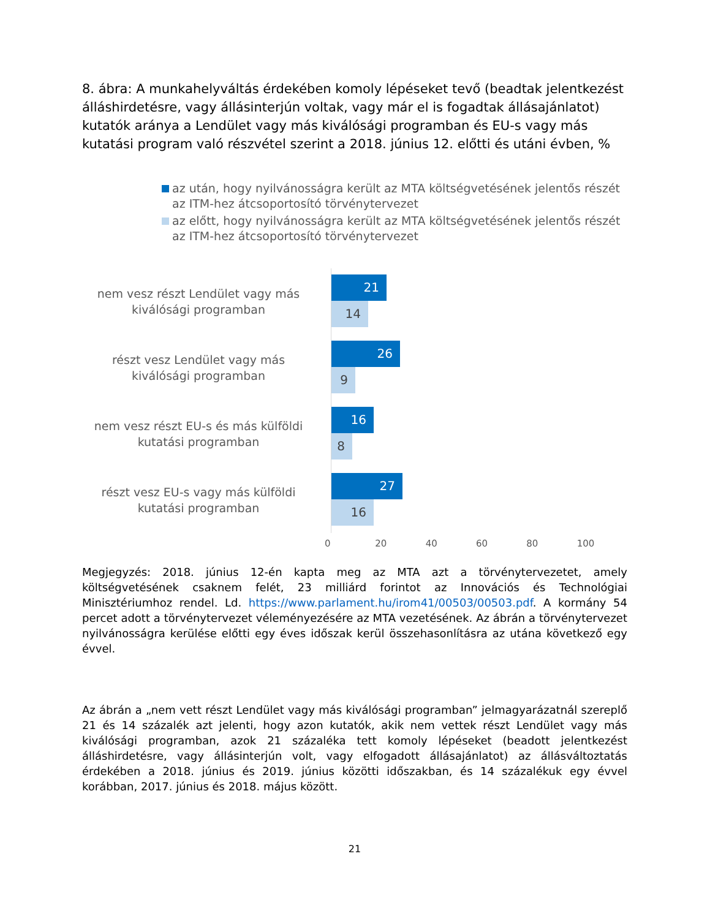8. ábra: A munkahelyváltás érdekében komoly lépéseket tevő (beadtak jelentkezést álláshirdetésre, vagy állásinterjún voltak, vagy már el is fogadtak állásajánlatot) kutatók aránya a Lendület vagy más kiválósági programban és EU-s vagy más kutatási program való részvétel szerint a 2018. június 12. előtti és utáni évben, %
az után, hogy nyilvánosságra került az MTA költségvetésének jelentős részét az ITM-hez átcsoportosító törvénytervezet
az előtt, hogy nyilvánosságra került az MTA költségvetésének jelentős részét az ITM-hez átcsoportosító törvénytervezet
nem vesz részt Lendület vagy más kiválósági programban
21
14
részt vesz Lendület vagy más kiválósági programban
26
9
nem vesz részt EU-s és más külföldi kutatási programban
16
8
részt vesz EU-s vagy más külföldi kutatási programban
27
16
0 20 40 60 80 100
Megjegyzés: 2018. június 12-én kapta meg az MTA azt a törvénytervezetet, amely költségvetésének csaknem felét, 23 milliárd forintot az Innovációs és Technológiai Minisztériumhoz rendel. Ld. https://www.parlament.hu/irom41/00503/00503.pdf. A kormány 54 percet adott a törvénytervezet véleményezésére az MTA vezetésének. Az ábrán a törvénytervezet nyilvánosságra kerülése előtti egy éves időszak kerül összehasonlításra az utána következő egy évvel.
Az ábrán a „nem vett részt Lendület vagy más kiválósági programban” jelmagyarázatnál szereplő 21 és 14 százalék azt jelenti, hogy azon kutatók, akik nem vettek részt Lendület vagy más kiválósági programban, azok 21 százaléka tett komoly lépéseket (beadott jelentkezést álláshirdetésre, vagy állásinterjún volt, vagy elfogadott állásajánlatot) az állásváltoztatás érdekében a 2018. június és 2019. június közötti időszakban, és 14 százalékuk egy évvel korábban, 2017. június és 2018. május között.
21